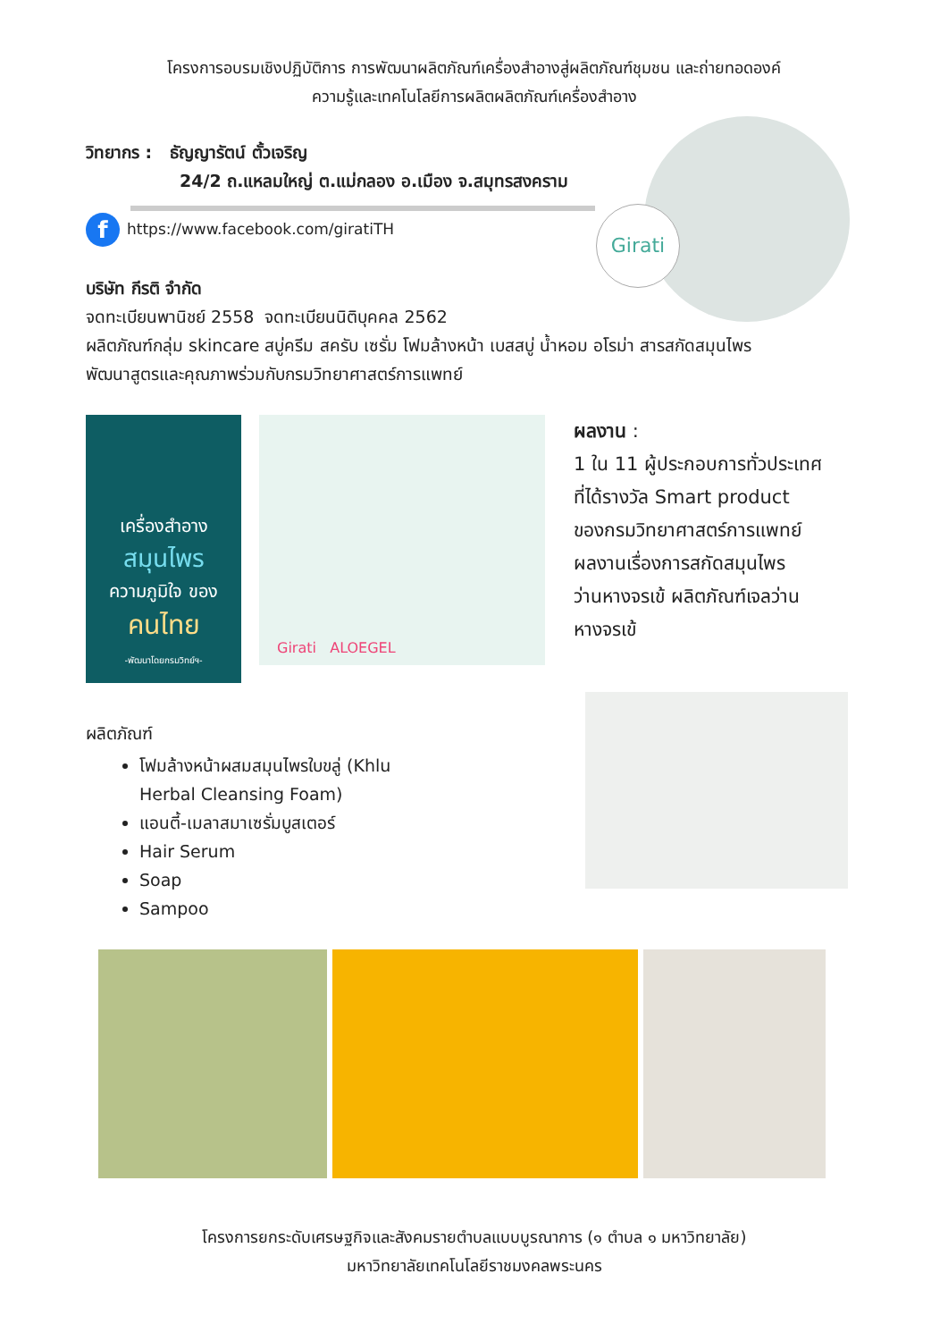โครงการอบรมเชิงปฏิบัติการ การพัฒนาผลิตภัณฑ์เครื่องสำอางสู่ผลิตภัณฑ์ชุมชน และถ่ายทอดองค์
ความรู้และเทคโนโลยีการผลิตผลิตภัณฑ์เครื่องสำอาง
Girati
วิทยากร : ธัญญารัตน์ ตั้วเจริญ
24/2 ถ.แหลมใหญ่ ต.แม่กลอง อ.เมือง จ.สมุทรสงคราม
fhttps://www.facebook.com/giratiTH
บริษัท กีรติ จำกัด
จดทะเบียนพานิชย์ 2558 จดทะเบียนนิติบุคคล 2562
ผลิตภัณฑ์กลุ่ม skincare สบู่ครีม สครับ เซรั่ม โฟมล้างหน้า เบสสบู่ น้ำหอม อโรม่า สารสกัดสมุนไพร
พัฒนาสูตรและคุณภาพร่วมกับกรมวิทยาศาสตร์การแพทย์
เครื่องสำอาง
สมุนไพร
ความภูมิใจ ของ
คนไทย
-พัฒนาโดยกรมวิทย์ฯ-
Girati ALOEGEL
ผลงาน :
1 ใน 11 ผู้ประกอบการทั่วประเทศ
ที่ได้รางวัล Smart product
ของกรมวิทยาศาสตร์การแพทย์
ผลงานเรื่องการสกัดสมุนไพร
ว่านหางจรเข้ ผลิตภัณฑ์เจลว่าน
หางจรเข้
ผลิตภัณฑ์
โฟมล้างหน้าผสมสมุนไพรใบขลู่ (Khlu
Herbal Cleansing Foam)
แอนตี้-เมลาสมาเซรั่มบูสเตอร์
Hair Serum
Soap
Sampoo
โครงการยกระดับเศรษฐกิจและสังคมรายตำบลแบบบูรณาการ (๑ ตำบล ๑ มหาวิทยาลัย)
มหาวิทยาลัยเทคโนโลยีราชมงคลพระนคร